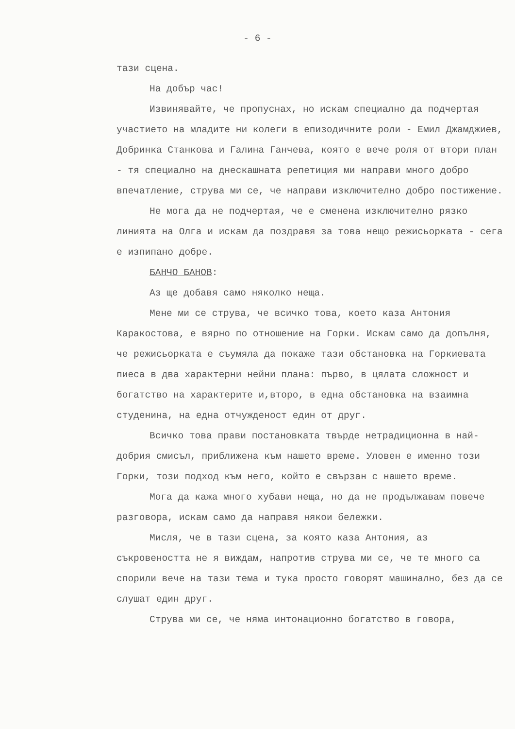- 6 -
тази сцена.
На добър час!
Извинявайте, че пропуснах, но искам специално да подчертая участието на младите ни колеги в епизодичните роли - Емил Джамджиев, Добринка Станкова и Галина Ганчева, която е вече роля от втори план - тя специално на днескашната репетиция ми направи много добро впечатление, струва ми се, че направи изключително добро постижение.
Не мога да не подчертая, че е сменена изключително рязко линията на Олга и искам да поздравя за това нещо режисьорката - сега е изпипано добре.
БАНЧО БАНОВ:
Аз ще добавя само няколко неща.
Мене ми се струва, че всичко това, което каза Антония Каракостова, е вярно по отношение на Горки. Искам само да допълня, че режисьорката е съумяла да покаже тази обстановка на Горкиевата пиеса в два характерни нейни плана: първо, в цялата сложност и богатство на характерите и,второ, в една обстановка на взаимна студенина, на една отчужденост един от друг.
Всичко това прави постановката твърде нетрадиционна в най-добрия смисъл, приближена към нашето време. Уловен е именно този Горки, този подход към него, който е свързан с нашето време.
Мога да кажа много хубави неща, но да не продължавам повече разговора, искам само да направя някои бележки.
Мисля, че в тази сцена, за която каза Антония, аз съкровеността не я виждам, напротив струва ми се, че те много са спорили вече на тази тема и тука просто говорят машинално, без да се слушат един друг.
Струва ми се, че няма интонационно богатство в говора,